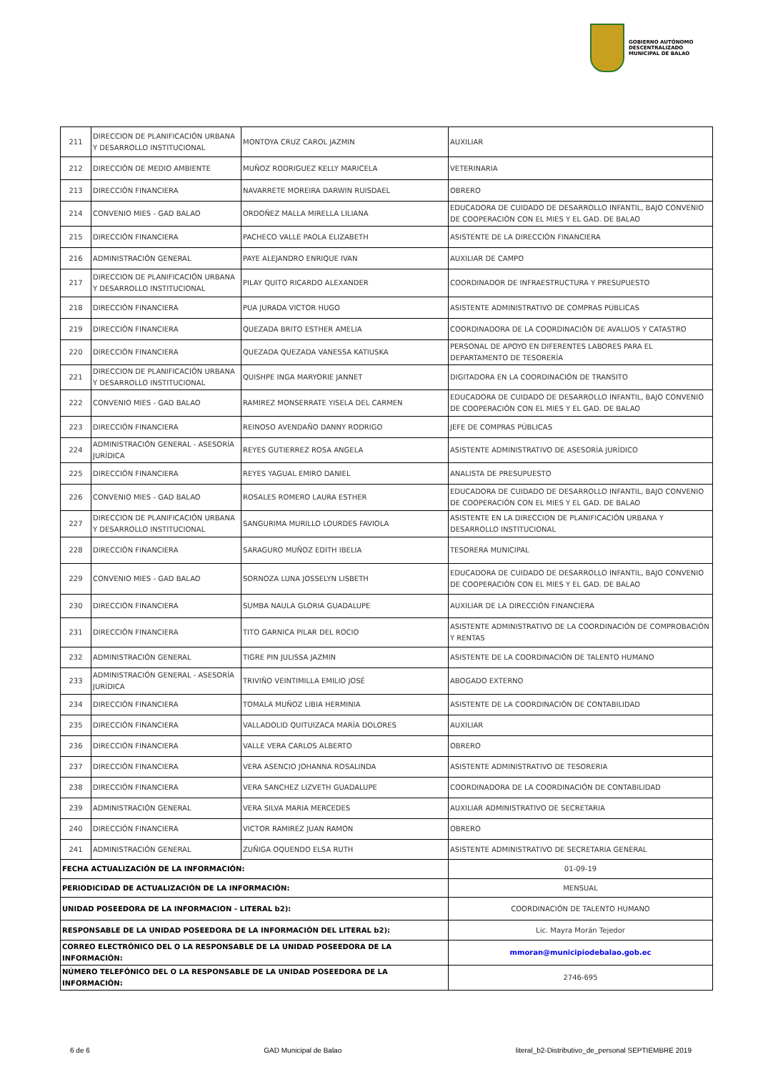GOBIERNO AUTÓNOMO
DESCENTRALIZADO
MUNICIPAL DE BALAO
| 211 | DIRECCION DE PLANIFICACIÓN URBANA Y DESARROLLO INSTITUCIONAL | MONTOYA CRUZ CAROL JAZMIN | AUXILIAR |
| 212 | DIRECCIÓN DE MEDIO AMBIENTE | MUÑOZ RODRIGUEZ KELLY MARICELA | VETERINARIA |
| 213 | DIRECCIÓN FINANCIERA | NAVARRETE MOREIRA DARWIN RUISDAEL | OBRERO |
| 214 | CONVENIO MIES - GAD BALAO | ORDOÑEZ MALLA MIRELLA LILIANA | EDUCADORA DE CUIDADO DE DESARROLLO INFANTIL, BAJO CONVENIO DE COOPERACIÓN CON EL MIES Y EL GAD. DE BALAO |
| 215 | DIRECCIÓN FINANCIERA | PACHECO VALLE PAOLA ELIZABETH | ASISTENTE DE LA DIRECCIÓN FINANCIERA |
| 216 | ADMINISTRACIÓN GENERAL | PAYE ALEJANDRO ENRIQUE IVAN | AUXILIAR DE CAMPO |
| 217 | DIRECCION DE PLANIFICACIÓN URBANA Y DESARROLLO INSTITUCIONAL | PILAY QUITO RICARDO ALEXANDER | COORDINADOR DE INFRAESTRUCTURA Y PRESUPUESTO |
| 218 | DIRECCIÓN FINANCIERA | PUA JURADA VICTOR HUGO | ASISTENTE ADMINISTRATIVO DE COMPRAS PÚBLICAS |
| 219 | DIRECCIÓN FINANCIERA | QUEZADA BRITO ESTHER AMELIA | COORDINADORA DE LA COORDINACIÓN DE AVALUOS Y CATASTRO |
| 220 | DIRECCIÓN FINANCIERA | QUEZADA QUEZADA VANESSA KATIUSKA | PERSONAL DE APOYO EN DIFERENTES LABORES PARA EL DEPARTAMENTO DE TESORERÍA |
| 221 | DIRECCION DE PLANIFICACIÓN URBANA Y DESARROLLO INSTITUCIONAL | QUISHPE INGA MARYORIE JANNET | DIGITADORA EN LA COORDINACIÓN DE TRANSITO |
| 222 | CONVENIO MIES - GAD BALAO | RAMIREZ MONSERRATE YISELA DEL CARMEN | EDUCADORA DE CUIDADO DE DESARROLLO INFANTIL, BAJO CONVENIO DE COOPERACIÓN CON EL MIES Y EL GAD. DE BALAO |
| 223 | DIRECCIÓN FINANCIERA | REINOSO AVENDAÑO DANNY RODRIGO | JEFE DE COMPRAS PÚBLICAS |
| 224 | ADMINISTRACIÓN GENERAL - ASESORÍA JURÍDICA | REYES GUTIERREZ ROSA ANGELA | ASISTENTE ADMINISTRATIVO DE ASESORÍA JURÍDICO |
| 225 | DIRECCIÓN FINANCIERA | REYES YAGUAL EMIRO DANIEL | ANALISTA DE PRESUPUESTO |
| 226 | CONVENIO MIES - GAD BALAO | ROSALES ROMERO LAURA ESTHER | EDUCADORA DE CUIDADO DE DESARROLLO INFANTIL, BAJO CONVENIO DE COOPERACIÓN CON EL MIES Y EL GAD. DE BALAO |
| 227 | DIRECCION DE PLANIFICACIÓN URBANA Y DESARROLLO INSTITUCIONAL | SANGURIMA MURILLO LOURDES FAVIOLA | ASISTENTE EN LA DIRECCION DE PLANIFICACIÓN URBANA Y DESARROLLO INSTITUCIONAL |
| 228 | DIRECCIÓN FINANCIERA | SARAGURO MUÑOZ EDITH IBELIA | TESORERA MUNICIPAL |
| 229 | CONVENIO MIES - GAD BALAO | SORNOZA LUNA JOSSELYN LISBETH | EDUCADORA DE CUIDADO DE DESARROLLO INFANTIL, BAJO CONVENIO DE COOPERACIÓN CON EL MIES Y EL GAD. DE BALAO |
| 230 | DIRECCIÓN FINANCIERA | SUMBA NAULA GLORIA GUADALUPE | AUXILIAR DE LA DIRECCIÓN FINANCIERA |
| 231 | DIRECCIÓN FINANCIERA | TITO GARNICA PILAR DEL ROCIO | ASISTENTE ADMINISTRATIVO DE LA COORDINACIÓN DE COMPROBACIÓN Y RENTAS |
| 232 | ADMINISTRACIÓN GENERAL | TIGRE PIN JULISSA JAZMIN | ASISTENTE DE LA COORDINACIÓN DE TALENTO HUMANO |
| 233 | ADMINISTRACIÓN GENERAL - ASESORÍA JURÍDICA | TRIVIÑO VEINTIMILLA EMILIO JOSÉ | ABOGADO EXTERNO |
| 234 | DIRECCIÓN FINANCIERA | TOMALA MUÑOZ LIBIA HERMINIA | ASISTENTE DE LA COORDINACIÓN DE CONTABILIDAD |
| 235 | DIRECCIÓN FINANCIERA | VALLADOLID QUITUIZACA MARÍA DOLORES | AUXILIAR |
| 236 | DIRECCIÓN FINANCIERA | VALLE VERA CARLOS ALBERTO | OBRERO |
| 237 | DIRECCIÓN FINANCIERA | VERA ASENCIO JOHANNA ROSALINDA | ASISTENTE ADMINISTRATIVO DE TESORERIA |
| 238 | DIRECCIÓN FINANCIERA | VERA SANCHEZ LIZVETH GUADALUPE | COORDINADORA DE LA COORDINACIÓN DE CONTABILIDAD |
| 239 | ADMINISTRACIÓN GENERAL | VERA SILVA MARIA MERCEDES | AUXILIAR ADMINISTRATIVO DE SECRETARIA |
| 240 | DIRECCIÓN FINANCIERA | VICTOR RAMIREZ JUAN RAMON | OBRERO |
| 241 | ADMINISTRACIÓN GENERAL | ZUÑIGA OQUENDO ELSA RUTH | ASISTENTE ADMINISTRATIVO DE SECRETARIA GENERAL |
| FECHA ACTUALIZACIÓN DE LA INFORMACIÓN: | | | 01-09-19 |
| PERIODICIDAD DE ACTUALIZACIÓN DE LA INFORMACIÓN: | | | MENSUAL |
| UNIDAD POSEEDORA DE LA INFORMACION - LITERAL b2): | | | COORDINACIÓN DE TALENTO HUMANO |
| RESPONSABLE DE LA UNIDAD POSEEDORA DE LA INFORMACIÓN DEL LITERAL b2): | | | Lic. Mayra Morán Tejedor |
| CORREO ELECTRÓNICO DEL O LA RESPONSABLE DE LA UNIDAD POSEEDORA DE LA INFORMACIÓN: | | | mmoran@municipiodebalao.gob.ec |
| NÚMERO TELEFÓNICO DEL O LA RESPONSABLE DE LA UNIDAD POSEEDORA DE LA INFORMACIÓN: | | | 2746-695 |
6 de 6 GAD Municipal de Balao literal_b2-Distributivo_de_personal SEPTIEMBRE 2019